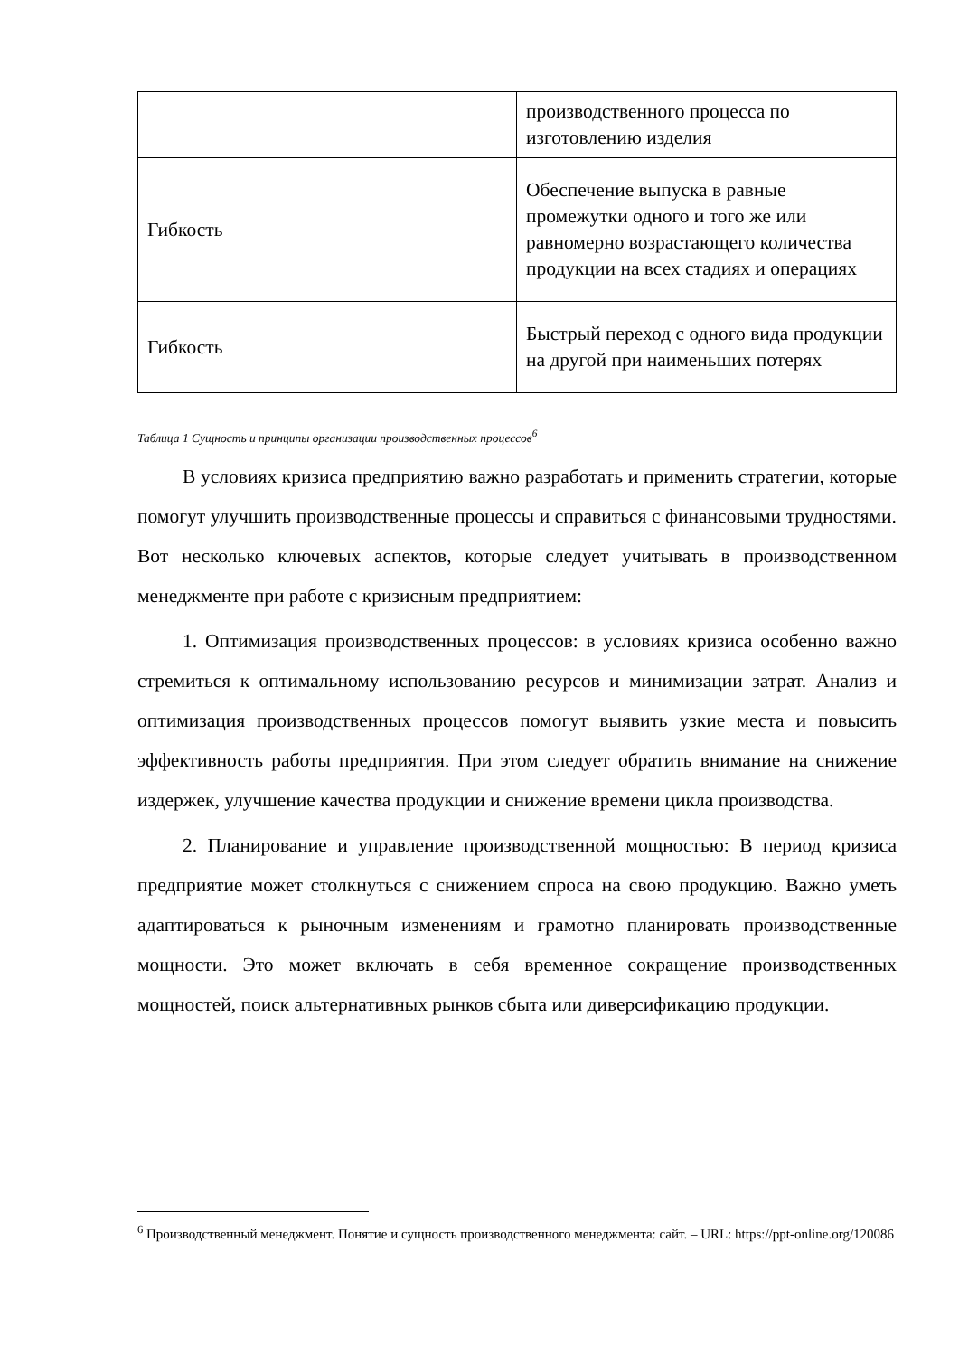| | производственного процесса по изготовлению изделия |
| Гибкость | Обеспечение выпуска в равные промежутки одного и того же или равномерно возрастающего количества продукции на всех стадиях и операциях |
| Гибкость | Быстрый переход с одного вида продукции на другой при наименьших потерях |
Таблица 1 Сущность и принципы организации производственных процессов<sup>6</sup>
В условиях кризиса предприятию важно разработать и применить стратегии, которые помогут улучшить производственные процессы и справиться с финансовыми трудностями. Вот несколько ключевых аспектов, которые следует учитывать в производственном менеджменте при работе с кризисным предприятием:
1. Оптимизация производственных процессов: в условиях кризиса особенно важно стремиться к оптимальному использованию ресурсов и минимизации затрат. Анализ и оптимизация производственных процессов помогут выявить узкие места и повысить эффективность работы предприятия. При этом следует обратить внимание на снижение издержек, улучшение качества продукции и снижение времени цикла производства.
2. Планирование и управление производственной мощностью: В период кризиса предприятие может столкнуться с снижением спроса на свою продукцию. Важно уметь адаптироваться к рыночным изменениям и грамотно планировать производственные мощности. Это может включать в себя временное сокращение производственных мощностей, поиск альтернативных рынков сбыта или диверсификацию продукции.
<sup>6</sup> Производственный менеджмент. Понятие и сущность производственного менеджмента: сайт. – URL: https://ppt-online.org/120086